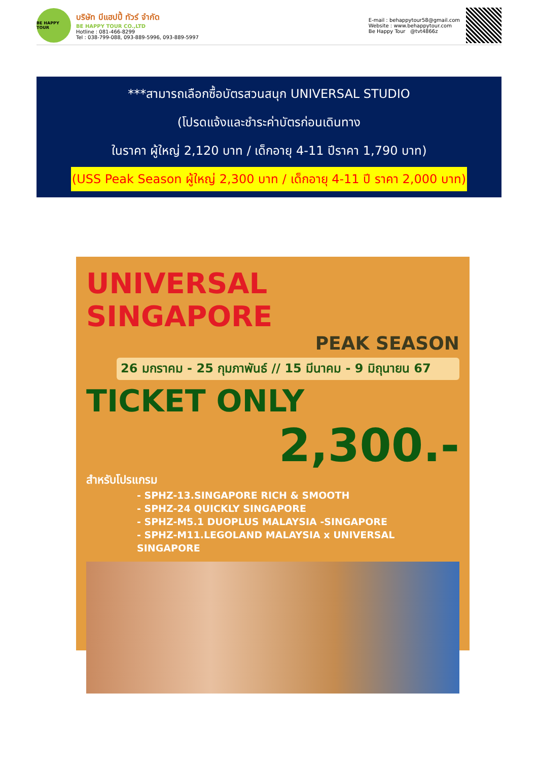BE HAPPY TOUR
บริษัท บีแฮปปี้ ทัวร์ จำกัด
BE HAPPY TOUR CO.,LTD
Hotline : 081-466-8299
Tel : 038-799-088, 093-889-5996, 093-889-5997
E-mail : behappytour58@gmail.com
Website : www.behappytour.com
Be Happy Tour @tvt4866z
***สามารถเลือกซื้อบัตรสวนสนุก UNIVERSAL STUDIO
(โปรดแจ้งและชำระค่าบัตรก่อนเดินทาง
ในราคา ผู้ใหญ่ 2,120 บาท / เด็กอายุ 4-11 ปีราคา 1,790 บาท)
(USS Peak Season ผู้ใหญ่ 2,300 บาท / เด็กอายุ 4-11 ปี ราคา 2,000 บาท)
UNIVERSAL SINGAPORE
PEAK SEASON
26 มกราคม - 25 กุมภาพันธ์ // 15 มีนาคม - 9 มิถุนายน 67
TICKET ONLY
2,300.-
สำหรับโปรแกรม
- SPHZ-13.SINGAPORE RICH & SMOOTH
- SPHZ-24 QUICKLY SINGAPORE
- SPHZ-M5.1 DUOPLUS MALAYSIA -SINGAPORE
- SPHZ-M11.LEGOLAND MALAYSIA x UNIVERSAL SINGAPORE